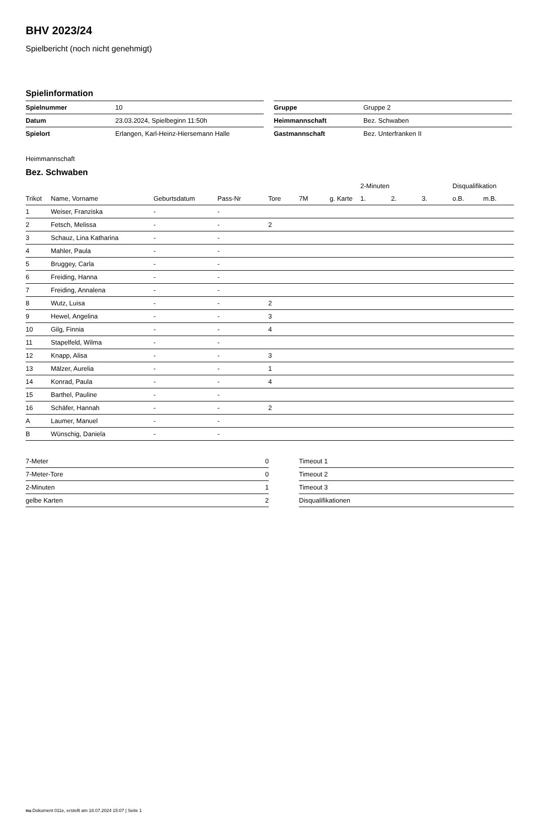BHV 2023/24
Spielbericht (noch nicht genehmigt)
Spielinformation
| Spielnummer | 10 |
| Datum | 23.03.2024, Spielbeginn 11:50h |
| Spielort | Erlangen, Karl-Heinz-Hiersemann Halle |
| Gruppe | Gruppe 2 |
| Heimmannschaft | Bez. Schwaben |
| Gastmannschaft | Bez. Unterfranken II |
Heimmannschaft
Bez. Schwaben
| | | | | | | | 2-Minuten | | | Disqualifikation | |
| --- | --- | --- | --- | --- | --- | --- | --- | --- | --- | --- | --- |
| Trikot | Name, Vorname | Geburtsdatum | Pass-Nr | Tore | 7M | g. Karte | 1. | 2. | 3. | o.B. | m.B. |
| 1 | Weiser, Franziska | - | - | | | | | | | | |
| 2 | Fetsch, Melissa | - | - | 2 | | | | | | | |
| 3 | Schauz, Lina Katharina | - | - | | | | | | | | |
| 4 | Mahler, Paula | - | - | | | | | | | | |
| 5 | Bruggey, Carla | - | - | | | | | | | | |
| 6 | Freiding, Hanna | - | - | | | | | | | | |
| 7 | Freiding, Annalena | - | - | | | | | | | | |
| 8 | Wutz, Luisa | - | - | 2 | | | | | | | |
| 9 | Hewel, Angelina | - | - | 3 | | | | | | | |
| 10 | Gilg, Finnia | - | - | 4 | | | | | | | |
| 11 | Stapelfeld, Wilma | - | - | | | | | | | | |
| 12 | Knapp, Alisa | - | - | 3 | | | | | | | |
| 13 | Mälzer, Aurelia | - | - | 1 | | | | | | | |
| 14 | Konrad, Paula | - | - | 4 | | | | | | | |
| 15 | Barthel, Pauline | - | - | | | | | | | | |
| 16 | Schäfer, Hannah | - | - | 2 | | | | | | | |
| A | Laumer, Manuel | - | - | | | | | | | | |
| B | Wünschig, Daniela | - | - | | | | | | | | |
| 7-Meter | 0 |
| 7-Meter-Tore | 0 |
| 2-Minuten | 1 |
| gelbe Karten | 2 |
| Timeout 1 |
| Timeout 2 |
| Timeout 3 |
| Disqualifikationen |
nu.Dokument 011e, erstellt am 18.07.2024 15:07 | Seite 1